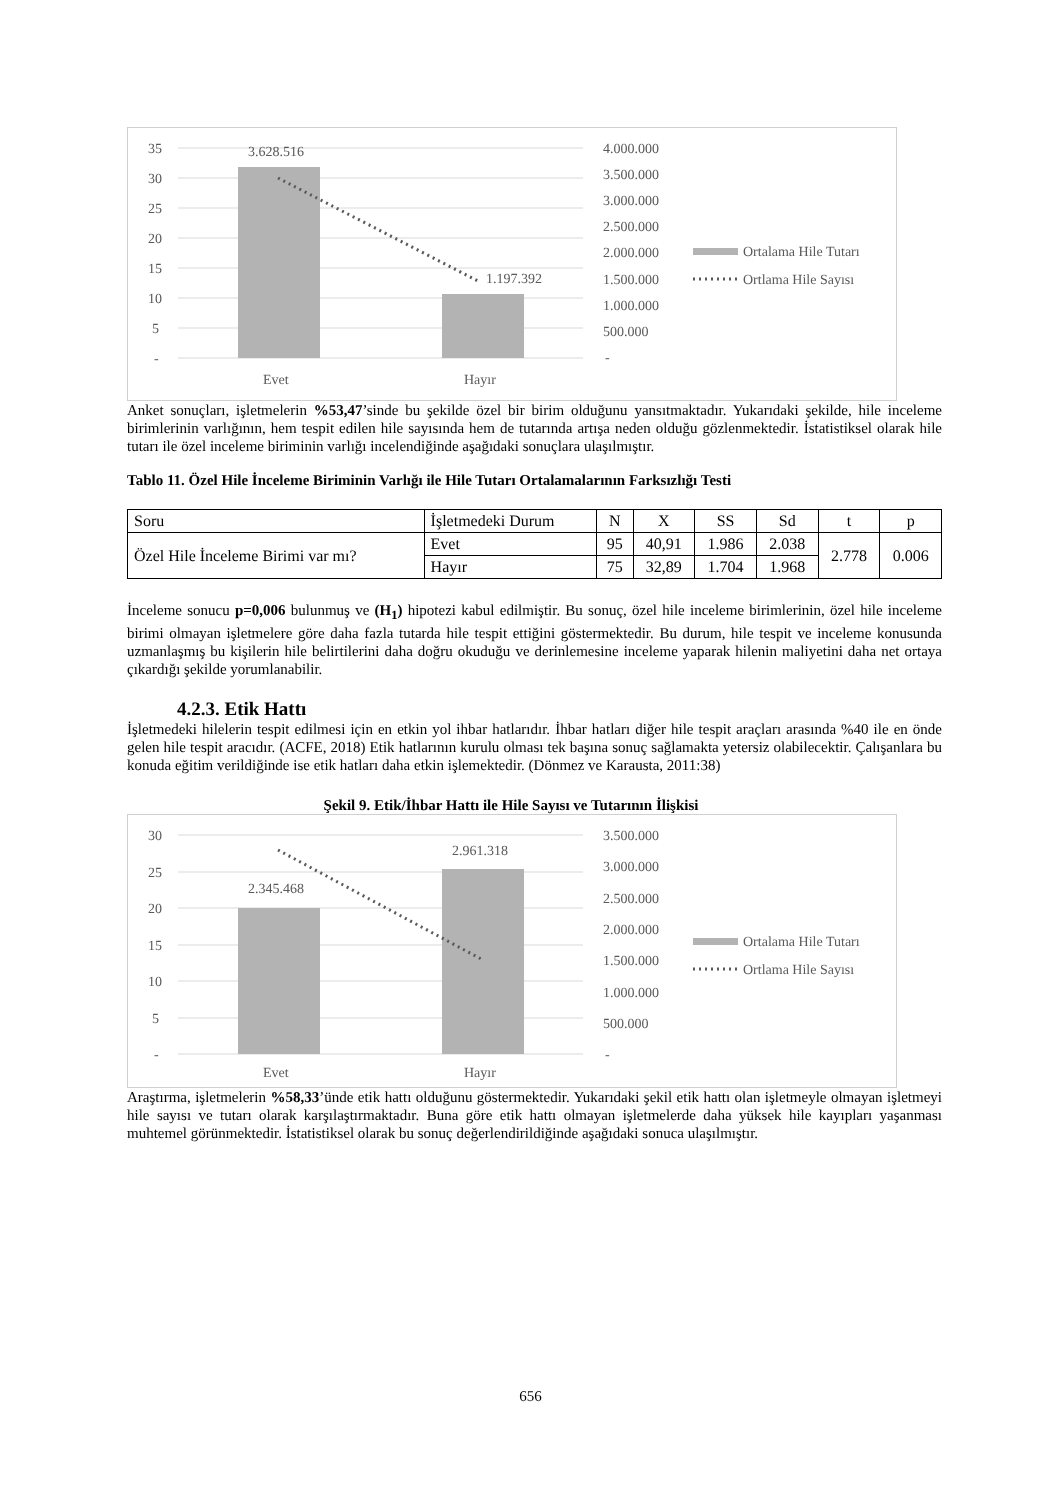35
30
25
20
15
10
5
-
3.628.516
1.197.392
Evet
Hayır
4.000.000
3.500.000
3.000.000
2.500.000
2.000.000
1.500.000
1.000.000
500.000
-
Ortalama Hile Tutarı
Ortlama Hile Sayısı
Anket sonuçları, işletmelerin %53,47’sinde bu şekilde özel bir birim olduğunu yansıtmaktadır. Yukarıdaki şekilde, hile inceleme birimlerinin varlığının, hem tespit edilen hile sayısında hem de tutarında artışa neden olduğu gözlenmektedir. İstatistiksel olarak hile tutarı ile özel inceleme biriminin varlığı incelendiğinde aşağıdaki sonuçlara ulaşılmıştır.
Tablo 11. Özel Hile İnceleme Biriminin Varlığı ile Hile Tutarı Ortalamalarının Farksızlığı Testi
| Soru | İşletmedeki Durum | N | X | SS | Sd | t | p |
| Özel Hile İnceleme Birimi var mı? | Evet | 95 | 40,91 | 1.986 | 2.038 | 2.778 | 0.006 |
| | Hayır | 75 | 32,89 | 1.704 | 1.968 | | |
İnceleme sonucu p=0,006 bulunmuş ve (H<sub>1</sub>) hipotezi kabul edilmiştir. Bu sonuç, özel hile inceleme birimlerinin, özel hile inceleme birimi olmayan işletmelere göre daha fazla tutarda hile tespit ettiğini göstermektedir. Bu durum, hile tespit ve inceleme konusunda uzmanlaşmış bu kişilerin hile belirtilerini daha doğru okuduğu ve derinlemesine inceleme yaparak hilenin maliyetini daha net ortaya çıkardığı şekilde yorumlanabilir.
4.2.3. Etik Hattı
İşletmedeki hilelerin tespit edilmesi için en etkin yol ihbar hatlarıdır. İhbar hatları diğer hile tespit araçları arasında %40 ile en önde gelen hile tespit aracıdır. (ACFE, 2018) Etik hatlarının kurulu olması tek başına sonuç sağlamakta yetersiz olabilecektir. Çalışanlara bu konuda eğitim verildiğinde ise etik hatları daha etkin işlemektedir. (Dönmez ve Karausta, 2011:38)
Şekil 9. Etik/İhbar Hattı ile Hile Sayısı ve Tutarının İlişkisi
30
25
20
15
10
5
-
2.345.468
2.961.318
Evet
Hayır
3.500.000
3.000.000
2.500.000
2.000.000
1.500.000
1.000.000
500.000
-
Ortalama Hile Tutarı
Ortlama Hile Sayısı
Araştırma, işletmelerin %58,33’ünde etik hattı olduğunu göstermektedir. Yukarıdaki şekil etik hattı olan işletmeyle olmayan işletmeyi hile sayısı ve tutarı olarak karşılaştırmaktadır. Buna göre etik hattı olmayan işletmelerde daha yüksek hile kayıpları yaşanması muhtemel görünmektedir. İstatistiksel olarak bu sonuç değerlendirildiğinde aşağıdaki sonuca ulaşılmıştır.
656